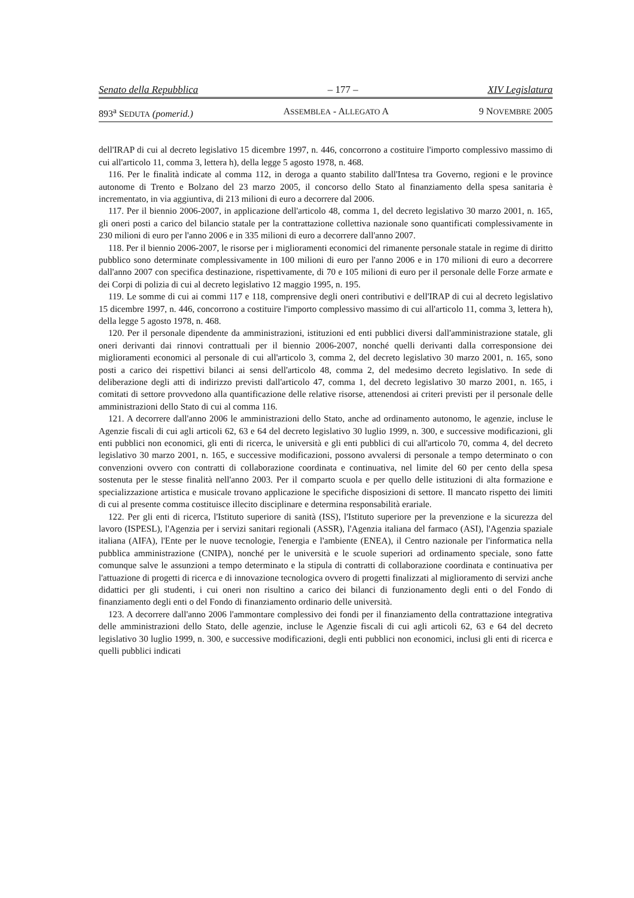Senato della Repubblica – 177 – XIV Legislatura
893<sup>a</sup> SEDUTA (pomerid.) ASSEMBLEA - ALLEGATO A 9 NOVEMBRE 2005
dell'IRAP di cui al decreto legislativo 15 dicembre 1997, n. 446, concorrono a costituire l'importo complessivo massimo di cui all'articolo 11, comma 3, lettera h), della legge 5 agosto 1978, n. 468.
116. Per le finalità indicate al comma 112, in deroga a quanto stabilito dall'Intesa tra Governo, regioni e le province autonome di Trento e Bolzano del 23 marzo 2005, il concorso dello Stato al finanziamento della spesa sanitaria è incrementato, in via aggiuntiva, di 213 milioni di euro a decorrere dal 2006.
117. Per il biennio 2006-2007, in applicazione dell'articolo 48, comma 1, del decreto legislativo 30 marzo 2001, n. 165, gli oneri posti a carico del bilancio statale per la contrattazione collettiva nazionale sono quantificati complessivamente in 230 milioni di euro per l'anno 2006 e in 335 milioni di euro a decorrere dall'anno 2007.
118. Per il biennio 2006-2007, le risorse per i miglioramenti economici del rimanente personale statale in regime di diritto pubblico sono determinate complessivamente in 100 milioni di euro per l'anno 2006 e in 170 milioni di euro a decorrere dall'anno 2007 con specifica destinazione, rispettivamente, di 70 e 105 milioni di euro per il personale delle Forze armate e dei Corpi di polizia di cui al decreto legislativo 12 maggio 1995, n. 195.
119. Le somme di cui ai commi 117 e 118, comprensive degli oneri contributivi e dell'IRAP di cui al decreto legislativo 15 dicembre 1997, n. 446, concorrono a costituire l'importo complessivo massimo di cui all'articolo 11, comma 3, lettera h), della legge 5 agosto 1978, n. 468.
120. Per il personale dipendente da amministrazioni, istituzioni ed enti pubblici diversi dall'amministrazione statale, gli oneri derivanti dai rinnovi contrattuali per il biennio 2006-2007, nonché quelli derivanti dalla corresponsione dei miglioramenti economici al personale di cui all'articolo 3, comma 2, del decreto legislativo 30 marzo 2001, n. 165, sono posti a carico dei rispettivi bilanci ai sensi dell'articolo 48, comma 2, del medesimo decreto legislativo. In sede di deliberazione degli atti di indirizzo previsti dall'articolo 47, comma 1, del decreto legislativo 30 marzo 2001, n. 165, i comitati di settore provvedono alla quantificazione delle relative risorse, attenendosi ai criteri previsti per il personale delle amministrazioni dello Stato di cui al comma 116.
121. A decorrere dall'anno 2006 le amministrazioni dello Stato, anche ad ordinamento autonomo, le agenzie, incluse le Agenzie fiscali di cui agli articoli 62, 63 e 64 del decreto legislativo 30 luglio 1999, n. 300, e successive modificazioni, gli enti pubblici non economici, gli enti di ricerca, le università e gli enti pubblici di cui all'articolo 70, comma 4, del decreto legislativo 30 marzo 2001, n. 165, e successive modificazioni, possono avvalersi di personale a tempo determinato o con convenzioni ovvero con contratti di collaborazione coordinata e continuativa, nel limite del 60 per cento della spesa sostenuta per le stesse finalità nell'anno 2003. Per il comparto scuola e per quello delle istituzioni di alta formazione e specializzazione artistica e musicale trovano applicazione le specifiche disposizioni di settore. Il mancato rispetto dei limiti di cui al presente comma costituisce illecito disciplinare e determina responsabilità erariale.
122. Per gli enti di ricerca, l'Istituto superiore di sanità (ISS), l'Istituto superiore per la prevenzione e la sicurezza del lavoro (ISPESL), l'Agenzia per i servizi sanitari regionali (ASSR), l'Agenzia italiana del farmaco (ASI), l'Agenzia spaziale italiana (AIFA), l'Ente per le nuove tecnologie, l'energia e l'ambiente (ENEA), il Centro nazionale per l'informatica nella pubblica amministrazione (CNIPA), nonché per le università e le scuole superiori ad ordinamento speciale, sono fatte comunque salve le assunzioni a tempo determinato e la stipula di contratti di collaborazione coordinata e continuativa per l'attuazione di progetti di ricerca e di innovazione tecnologica ovvero di progetti finalizzati al miglioramento di servizi anche didattici per gli studenti, i cui oneri non risultino a carico dei bilanci di funzionamento degli enti o del Fondo di finanziamento degli enti o del Fondo di finanziamento ordinario delle università.
123. A decorrere dall'anno 2006 l'ammontare complessivo dei fondi per il finanziamento della contrattazione integrativa delle amministrazioni dello Stato, delle agenzie, incluse le Agenzie fiscali di cui agli articoli 62, 63 e 64 del decreto legislativo 30 luglio 1999, n. 300, e successive modificazioni, degli enti pubblici non economici, inclusi gli enti di ricerca e quelli pubblici indicati